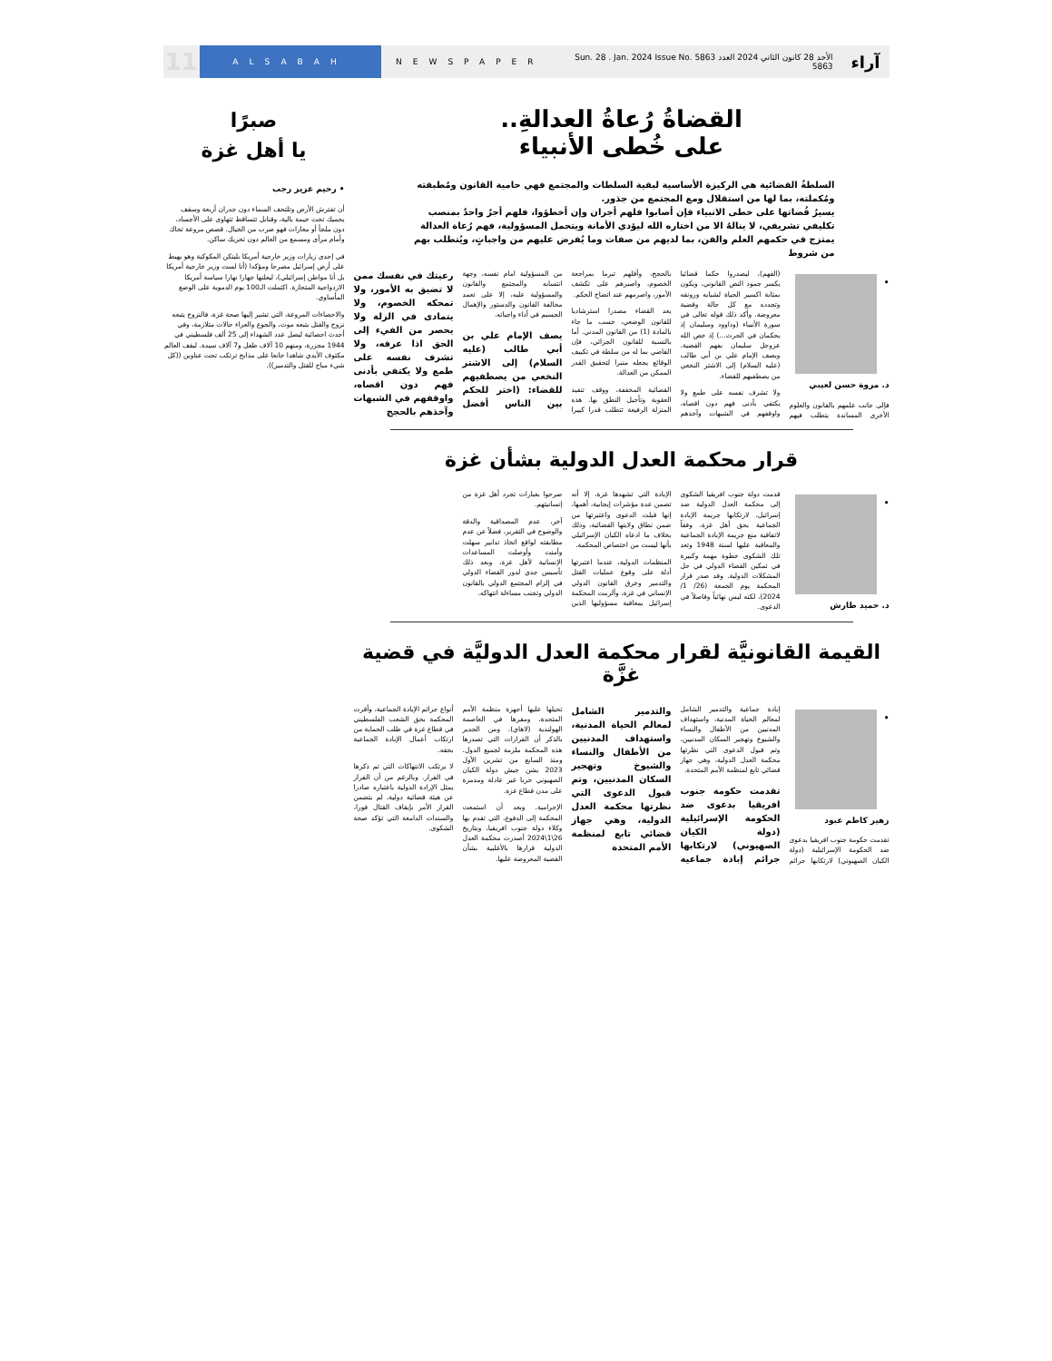آراء الأحد 28 كانون الثاني 2024 العدد 5863 Sun. 28 . Jan. 2024 Issue No. 5863 NEWSPAPER ALSABAH 11
القضاةُ رُعاةُ العدالةِ..
على خُطى الأنبياء
السلطةُ القضائية هي الركيزة الأساسية لبقية السلطات والمجتمع فهي حامية القانون ومُطبقته ومُكملته، بما لها من استقلال ومع المجتمع من جذور.
يسيرُ قُضاتها على خطى الانبياء فإن أصابوا فلهم أجران وإن أخطؤوا، فلهم أجرٌ واحدٌ بمنصب تكليفي تشريفي، لا ينالهُ الا من اختاره الله ليؤدي الأمانة ويتحمل المسؤولية، فهم رُعاة العدالة يمتزج في حكمهم العلم والفن، بما لديهم من صفات وما يُفرض عليهم من واجباتٍ، ويُتطلب بهم من شروط
• د. مروة حسن لعيبي
فإلى جانب علمهم بالقانون والعلوم الأخرى المساندة يتطلب فيهم (الفهم)، ليصدروا حكما قضائيا يكسر جمود النص القانوني، ويكون بمثابة اكسير الحياة لشبابه ورونقه وتجدده مع كل حالة وقضية معروضة. وأكد ذلك قوله تعالى في سورة الأنبياء (وداوود وسليمان إذ يحكمان في الحرث...) إذ خص الله عزوجل سليمان بفهم القضية. ويصف الإمام علي بن أبي طالب (عليه السلام) إلى الاشتر النخعي من يصطفيهم للقضاء.
ولا تشرف نفسه على طمع ولا يكتفي بأدنى فهم دون اقصاه، واوقفهم في الشبهات وآخذهم بالحجج، وأقلهم تبرما بمراجعة الخصوم، واصبرهم على تكشف الأمور، واصرمهم عند اتضاح الحكم.
يعد القضاء مصدرا استرشاديا للقانون الوضعي، حسب ما جاء بالمادة (1) من القانون المدني. أما بالنسبة للقانون الجزائي، فإن القاضي بما له من سلطة في تكييف الوقائع يجعله منبرا لتحقيق القدر الممكن من العدالة.
القضائية المخففة، ووقف تنفيذ العقوبة وتأجيل النطق بها. هذه المنزلة الرفيعة تتطلب قدرا كبيرا من المسؤولية امام نفسه، وجهة انتسابه والمجتمع والقانون والمسؤولية عليه، إلا على تعمد مخالفة القانون والدستور والإهمال الجسيم في أداء واجباته.
يصف الإمام علي بن أبي طالب (عليه السلام) إلى الاشتر النخعي من يصطفيهم للقضاء: (اختر للحكم بين الناس أفضل رعيتك في نفسك ممن لا تضيق به الأمور، ولا تمحكه الخصوم، ولا يتمادى في الزلة ولا يحصر من الفيء إلى الحق اذا عرفه، ولا تشرف نفسه على طمع ولا يكتفي بأدنى فهم دون اقصاه، واوقفهم في الشبهات وآخذهم بالحجج
قرار محكمة العدل الدولية بشأن غزة
• د. حميد طارش
قدمت دولة جنوب افريقيا الشكوى إلى محكمة العدل الدولية ضد إسرائيل، لارتكابها جريمة الإبادة الجماعية بحق أهل غزة، وفقاً لاتفاقية منع جريمة الإبادة الجماعية والمعاقبة عليها لسنة 1948 وتعد تلك الشكوى خطوة مهمة وكبيرة في تمكين القضاء الدولي في حل المشكلات الدولية. وقد صدر قرار المحكمة يوم الجمعة (26/ 1/ 2024)، لكنه ليس نهائياً وفاصلاً في الدعوى.
الإبادة التي تشهدها غزة، إلا أنه تضمن عدة مؤشرات إيجابية، أهمها، إنها قبلت الدعوى واعتبرتها من ضمن نطاق ولايتها القضائية، وذلك بخلاف ما ادعاه الكيان الإسرائيلي بأنها ليست من اختصاص المحكمة.
المنظمات الدولية، عندما اعتبرتها أدلة على وقوع عمليات القتل والتدمير وخرق القانون الدولي الإنساني في غزة، وألزمت المحكمة إسرائيل بمعاقبة مسؤوليها الذين صرحوا بعبارات تجرد أهل غزة من إنسانيتهم.
آخر، عدم المصداقية والدقة والوضوح في التقرير، فضلاً عن عدم مطابقته لواقع اتخاذ تدابير سهلت وأمنت وأوصلت المساعدات الإنسانية لأهل غزة، وبعد ذلك تأسيس جدي لدور القضاء الدولي في إلزام المجتمع الدولي بالقانون الدولي وتجنب مساءلة انتهاكه.
القيمة القانونيَّة لقرار محكمة العدل الدوليَّة في قضية غزَّة
• زهير كاظم عبود
تقدمت حكومة جنوب افريقيا بدعوى ضد الحكومة الإسرائيلية (دولة الكيان الصهيوني) لارتكابها جرائم إبادة جماعية والتدمير الشامل لمعالم الحياة المدنية، واستهداف المدنيين من الأطفال والنساء والشيوخ وتهجير السكان المدنيين، وتم قبول الدعوى التي نظرتها محكمة العدل الدولية، وهي جهاز قضائي تابع لمنظمة الأمم المتحدة.
تقدمت حكومة جنوب افريقيا بدعوى ضد الحكومة الإسرائيلية (دولة الكيان الصهيوني) لارتكابها جرائم إبادة جماعية والتدمير الشامل لمعالم الحياة المدنية، واستهداف المدنيين من الأطفال والنساء والشيوخ وتهجير السكان المدنيين، وتم قبول الدعوى التي نظرتها محكمة العدل الدولية، وهي جهاز قضائي تابع لمنظمة الأمم المتحدة
تحيلها عليها أجهزة منظمة الأمم المتحدة، ومقرها في العاصمة الهولندية (لاهاي). ومن الجدير بالذكر أن القرارات التي تصدرها هذه المحكمة ملزمة لجميع الدول. ومنذ السابع من تشرين الأول 2023 يشن جيش دولة الكيان الصهيوني حربا غير عادلة ومدمرة على مدن قطاع غزة.
الإجرامية. وبعد أن استمعت المحكمة إلى الدفوع، التي تقدم بها وكلاء دولة جنوب افريقيا، وبتاريخ 26\1\2024 أصدرت محكمة العدل الدولية قرارها بالأغلبية بشأن القضية المعروضة عليها.
أنواع جرائم الإبادة الجماعية، وأقرت المحكمة بحق الشعب الفلسطيني في قطاع غزة في طلب الحماية من ارتكاب أعمال الإبادة الجماعية بحقه.
لا يرتكب الانتهاكات التي تم ذكرها في القرار. وبالرغم من أن القرار يمثل الإرادة الدولية باعتباره صادرا عن هيئة قضائية دولية، لم يتضمن القرار الأمر بإيقاف القتال فورا، والسندات الدامغة التي تؤكد صحة الشكوى.
صبرًا
يا أهل غزة
• رحيم عزيز رجب
أن تفترش الأرض وتلتحف السماء دون جدران أربعة وسقف يحميك تحت خيمة بالية، وقنابل تتساقط تتهاوى على الأجساد، دون ملجأ أو مغارات فهو ضرب من الخيال. قصص مروعة تحاك وأمام مرأى ومسمع من العالم دون تحريك ساكن.
في إحدى زيارات وزير خارجية أمريكا بلينكن المكوكية وهو يهبط على أرض إسرائيل مصرحا ومؤكدا (أنا لست وزير خارجية أمريكا بل أنا مواطن إسرائيلي)، ليعلنها جهارا نهارا سياسة أمريكا الازدواجية المتحازة. اكتملت الـ100 يوم الدموية على الوضع المأساوي.
والاحصاءات المروعة، التي تشير إليها صحة غزة، فالنزوح يتبعه نزوح والقتل يتبعه موت، والجوع والعراء حالات متلازمة، وفي أحدث احصائية ليصل عدد الشهداء إلى 25 ألف فلسطيني في 1944 مجزرة، ومنهم 10 آلاف طفل و7 آلاف سيدة. ليقف العالم مكتوف الأيدي شاهدا خانعا على مذابح ترتكب تحت عناوين ((كل شيء مباح للقتل والتدمير)).